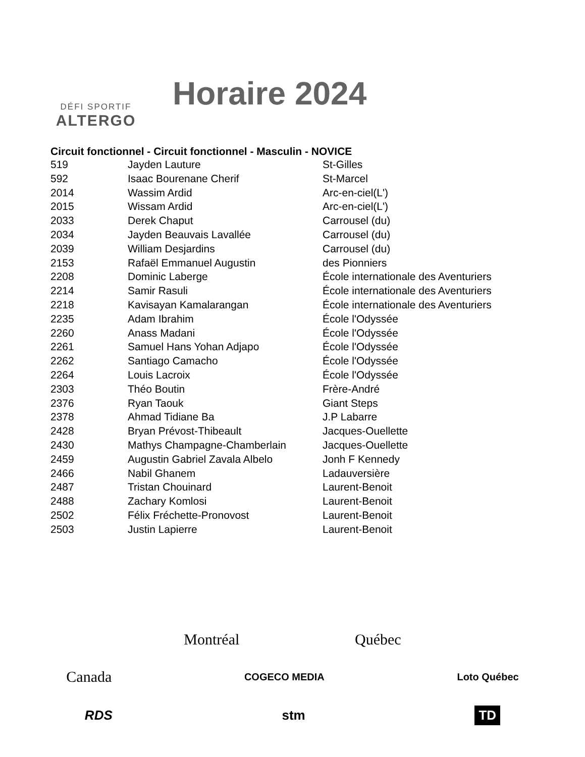DÉFI SPORTIF
ALTERGO
Horaire 2024
| Circuit fonctionnel - Circuit fonctionnel - Masculin - NOVICE | | |
| --- | --- | --- |
| 519 | Jayden Lauture | St-Gilles |
| 592 | Isaac Bourenane Cherif | St-Marcel |
| 2014 | Wassim Ardid | Arc-en-ciel(L') |
| 2015 | Wissam Ardid | Arc-en-ciel(L') |
| 2033 | Derek Chaput | Carrousel (du) |
| 2034 | Jayden Beauvais Lavallée | Carrousel (du) |
| 2039 | William Desjardins | Carrousel (du) |
| 2153 | Rafaël Emmanuel Augustin | des Pionniers |
| 2208 | Dominic Laberge | École internationale des Aventuriers |
| 2214 | Samir Rasuli | École internationale des Aventuriers |
| 2218 | Kavisayan Kamalarangan | École internationale des Aventuriers |
| 2235 | Adam Ibrahim | École l'Odyssée |
| 2260 | Anass Madani | École l'Odyssée |
| 2261 | Samuel Hans Yohan Adjapo | École l'Odyssée |
| 2262 | Santiago Camacho | École l'Odyssée |
| 2264 | Louis Lacroix | École l'Odyssée |
| 2303 | Théo Boutin | Frère-André |
| 2376 | Ryan Taouk | Giant Steps |
| 2378 | Ahmad Tidiane Ba | J.P Labarre |
| 2428 | Bryan Prévost-Thibeault | Jacques-Ouellette |
| 2430 | Mathys Champagne-Chamberlain | Jacques-Ouellette |
| 2459 | Augustin Gabriel Zavala Albelo | Jonh F Kennedy |
| 2466 | Nabil Ghanem | Ladauversière |
| 2487 | Tristan Chouinard | Laurent-Benoit |
| 2488 | Zachary Komlosi | Laurent-Benoit |
| 2502 | Félix Fréchette-Pronovost | Laurent-Benoit |
| 2503 | Justin Lapierre | Laurent-Benoit |
Montréal Québec
Canada COGECO MEDIA Loto Québec
RDS stm TD